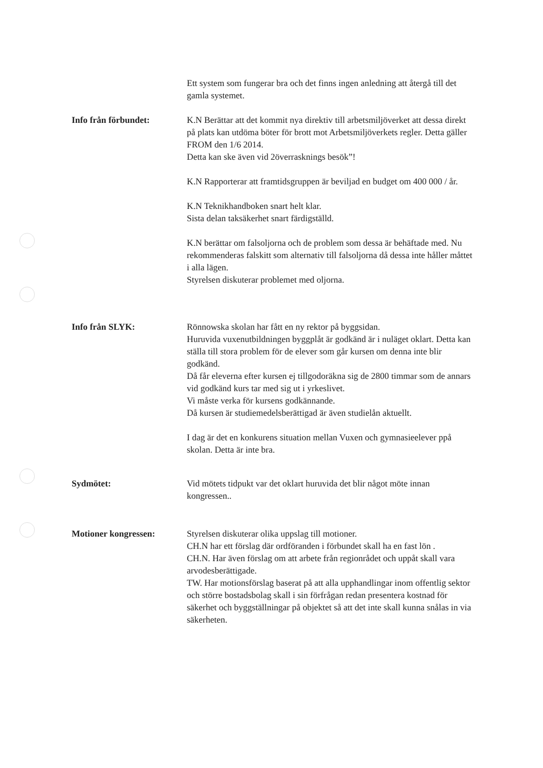Ett system som fungerar bra och det finns ingen anledning att återgå till det gamla systemet.
Info från förbundet: K.N Berättar att det kommit nya direktiv till arbetsmiljöverket att dessa direkt på plats kan utdöma böter för brott mot Arbetsmiljöverkets regler. Detta gäller FROM den 1/6 2014.
Detta kan ske även vid 2överrasknings besök”!
K.N Rapporterar att framtidsgruppen är beviljad en budget om 400 000 / år.
K.N Teknikhandboken snart helt klar.
Sista delan taksäkerhet snart färdigställd.
K.N berättar om falsoljorna och de problem som dessa är behäftade med. Nu rekommenderas falskitt som alternativ till falsoljorna då dessa inte håller måttet i alla lägen.
Styrelsen diskuterar problemet med oljorna.
Info från SLYK: Rönnowska skolan har fått en ny rektor på byggsidan.
Huruvida vuxenutbildningen byggplåt är godkänd är i nuläget oklart. Detta kan ställa till stora problem för de elever som går kursen om denna inte blir godkänd.
Då får eleverna efter kursen ej tillgodoräkna sig de 2800 timmar som de annars vid godkänd kurs tar med sig ut i yrkeslivet.
Vi måste verka för kursens godkännande.
Då kursen är studiemedelsberättigad är även studielån aktuellt.
I dag är det en konkurens situation mellan Vuxen och gymnasieelever ppå skolan. Detta är inte bra.
Sydmötet: Vid mötets tidpukt var det oklart huruvida det blir något möte innan kongressen..
Motioner kongressen: Styrelsen diskuterar olika uppslag till motioner.
CH.N har ett förslag där ordföranden i förbundet skall ha en fast lön .
CH.N. Har även förslag om att arbete från regionrådet och uppåt skall vara arvodesberättigade.
TW. Har motionsförslag baserat på att alla upphandlingar inom offentlig sektor och större bostadsbolag skall i sin förfrågan redan presentera kostnad för säkerhet och byggställningar på objektet så att det inte skall kunna snålas in via säkerheten.